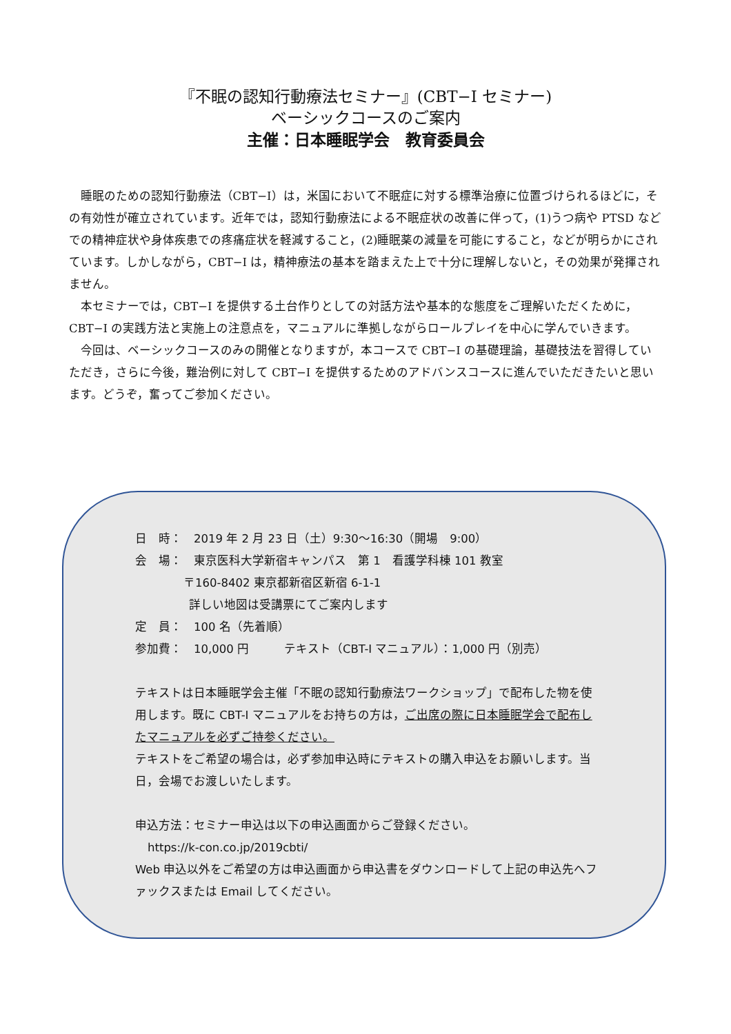『不眠の認知行動療法セミナー』(CBT−I セミナー)
ベーシックコースのご案内
主催：日本睡眠学会　教育委員会
睡眠のための認知行動療法（CBT−I）は，米国において不眠症に対する標準治療に位置づけられるほどに，その有効性が確立されています。近年では，認知行動療法による不眠症状の改善に伴って，(1)うつ病や PTSD などでの精神症状や身体疾患での疼痛症状を軽減すること，(2)睡眠薬の減量を可能にすること，などが明らかにされています。しかしながら，CBT−I は，精神療法の基本を踏まえた上で十分に理解しないと，その効果が発揮されません。
本セミナーでは，CBT−I を提供する土台作りとしての対話方法や基本的な態度をご理解いただくために，CBT−I の実践方法と実施上の注意点を，マニュアルに準拠しながらロールプレイを中心に学んでいきます。
今回は、ベーシックコースのみの開催となりますが，本コースで CBT−I の基礎理論，基礎技法を習得していただき，さらに今後，難治例に対して CBT−I を提供するためのアドバンスコースに進んでいただきたいと思います。どうぞ，奮ってご参加ください。
日　時：　2019 年 2 月 23 日（土）9:30～16:30（開場　9:00）
会　場：　東京医科大学新宿キャンパス　第 1　看護学科棟 101 教室
〒160-8402 東京都新宿区新宿 6-1-1
詳しい地図は受講票にてご案内します
定　員：　100 名（先着順）
参加費：　10,000 円　　　テキスト（CBT-I マニュアル）：1,000 円（別売）
テキストは日本睡眠学会主催「不眠の認知行動療法ワークショップ」で配布した物を使用します。既に CBT-I マニュアルをお持ちの方は，ご出席の際に日本睡眠学会で配布したマニュアルを必ずご持参ください。
テキストをご希望の場合は，必ず参加申込時にテキストの購入申込をお願いします。当日，会場でお渡しいたします。
申込方法：セミナー申込は以下の申込画面からご登録ください。
https://k-con.co.jp/2019cbti/
Web 申込以外をご希望の方は申込画面から申込書をダウンロードして上記の申込先へファックスまたは Email してください。